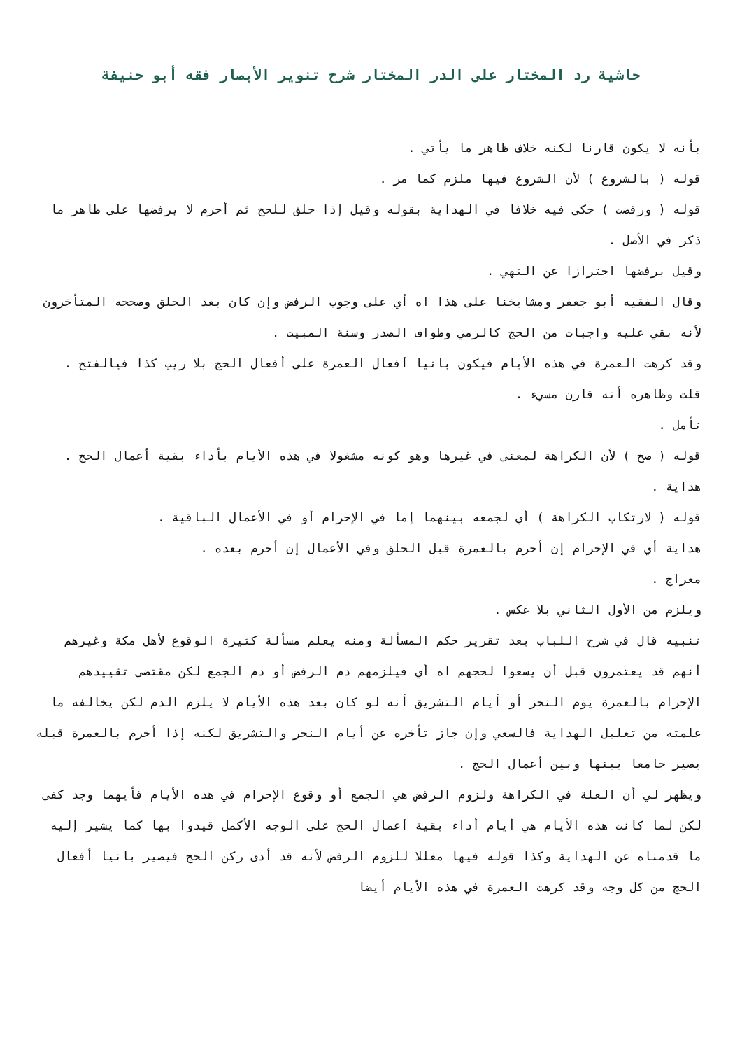حاشية رد المختار على الدر المختار شرح تنوير الأبصار فقه أبو حنيفة
بأنه لا يكون قارنا لكنه خلاف ظاهر ما يأتي .
قوله ( بالشروع ) لأن الشروع فيها ملزم كما مر .
قوله ( ورفضت ) حكى فيه خلافا في الهداية بقوله وقيل إذا حلق للحج ثم أحرم لا يرفضها على ظاهر ما ذكر في الأصل .
وقيل برفضها احترازا عن النهي .
وقال الفقيه أبو جعفر ومشايخنا على هذا اه أي على وجوب الرفض وإن كان بعد الحلق وصححه المتأخرون لأنه بقي عليه واجبات من الحج كالرمي وطواف الصدر وسنة المبيت .
وقد كرهت العمرة في هذه الأيام فيكون بانيا أفعال العمرة على أفعال الحج بلا ريب كذا فيالفتح .
قلت وظاهره أنه قارن مسيء .
تأمل .
قوله ( صح ) لأن الكراهة لمعنى في غيرها وهو كونه مشغولا في هذه الأيام بأداء بقية أعمال الحج .
هداية .
قوله ( لارتكاب الكراهة ) أي لجمعه بينهما إما في الإحرام أو في الأعمال الباقية .
هداية أي في الإحرام إن أحرم بالعمرة قبل الحلق وفي الأعمال إن أحرم بعده .
معراج .
ويلزم من الأول الثاني بلا عكس .
تنبيه قال في شرح اللباب بعد تقرير حكم المسألة ومنه يعلم مسألة كثيرة الوقوع لأهل مكة وغيرهم أنهم قد يعتمرون قبل أن يسعوا لحجهم اه أي فيلزمهم دم الرفض أو دم الجمع لكن مقتضى تقييدهم الإحرام بالعمرة يوم النحر أو أيام التشريق أنه لو كان بعد هذه الأيام لا يلزم الدم لكن يخالفه ما علمته من تعليل الهداية فالسعي وإن جاز تأخره عن أيام النحر والتشريق لكنه إذا أحرم بالعمرة قبله يصير جامعا بينها وبين أعمال الحج .
ويظهر لي أن العلة في الكراهة ولزوم الرفض هي الجمع أو وقوع الإحرام في هذه الأيام فأيهما وجد كفى لكن لما كانت هذه الأيام هي أيام أداء بقية أعمال الحج على الوجه الأكمل قيدوا بها كما يشير إليه ما قدمناه عن الهداية وكذا قوله فيها معللا للزوم الرفض لأنه قد أدى ركن الحج فيصير بانيا أفعال الحج من كل وجه وقد كرهت العمرة في هذه الأيام أيضا